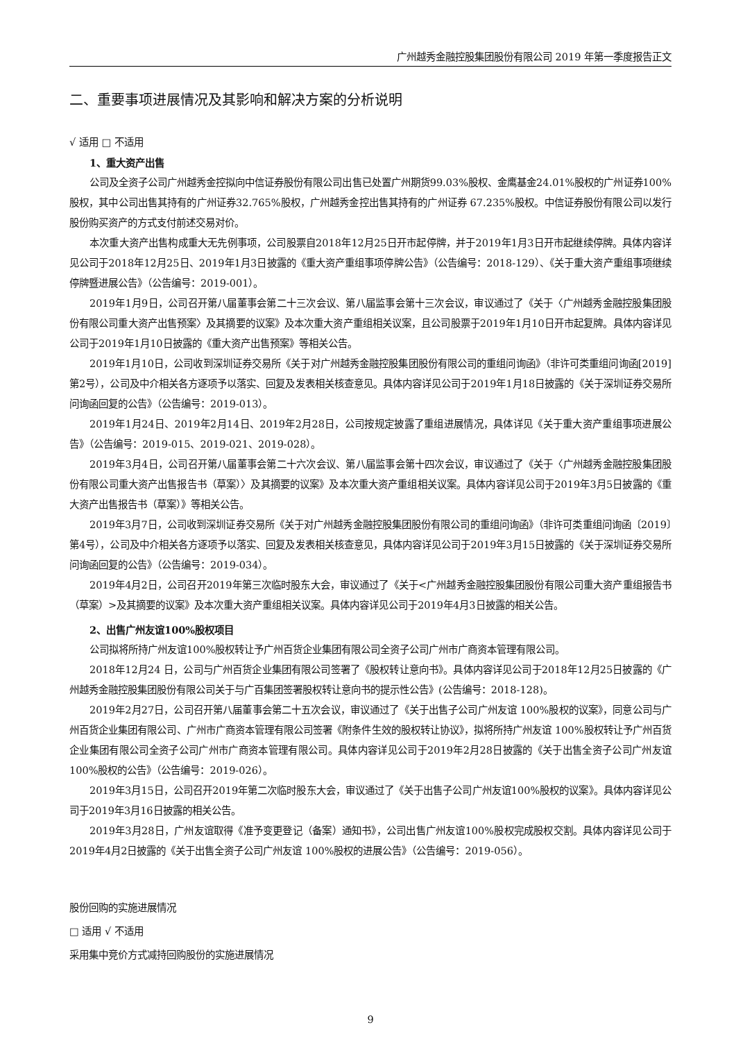广州越秀金融控股集团股份有限公司 2019 年第一季度报告正文
二、重要事项进展情况及其影响和解决方案的分析说明
√ 适用 □ 不适用
1、重大资产出售
公司及全资子公司广州越秀金控拟向中信证券股份有限公司出售已处置广州期货99.03%股权、金鹰基金24.01%股权的广州证券100%股权，其中公司出售其持有的广州证券32.765%股权，广州越秀金控出售其持有的广州证券 67.235%股权。中信证券股份有限公司以发行股份购买资产的方式支付前述交易对价。
本次重大资产出售构成重大无先例事项，公司股票自2018年12月25日开市起停牌，并于2019年1月3日开市起继续停牌。具体内容详见公司于2018年12月25日、2019年1月3日披露的《重大资产重组事项停牌公告》（公告编号：2018-129）、《关于重大资产重组事项继续停牌暨进展公告》（公告编号：2019-001）。
2019年1月9日，公司召开第八届董事会第二十三次会议、第八届监事会第十三次会议，审议通过了《关于〈广州越秀金融控股集团股份有限公司重大资产出售预案〉及其摘要的议案》及本次重大资产重组相关议案，且公司股票于2019年1月10日开市起复牌。具体内容详见公司于2019年1月10日披露的《重大资产出售预案》等相关公告。
2019年1月10日，公司收到深圳证券交易所《关于对广州越秀金融控股集团股份有限公司的重组问询函》（非许可类重组问询函[2019]第2号），公司及中介相关各方逐项予以落实、回复及发表相关核查意见。具体内容详见公司于2019年1月18日披露的《关于深圳证券交易所问询函回复的公告》（公告编号：2019-013）。
2019年1月24日、2019年2月14日、2019年2月28日，公司按规定披露了重组进展情况，具体详见《关于重大资产重组事项进展公告》（公告编号：2019-015、2019-021、2019-028）。
2019年3月4日，公司召开第八届董事会第二十六次会议、第八届监事会第十四次会议，审议通过了《关于〈广州越秀金融控股集团股份有限公司重大资产出售报告书（草案）〉及其摘要的议案》及本次重大资产重组相关议案。具体内容详见公司于2019年3月5日披露的《重大资产出售报告书（草案）》等相关公告。
2019年3月7日，公司收到深圳证券交易所《关于对广州越秀金融控股集团股份有限公司的重组问询函》（非许可类重组问询函〔2019〕第4号），公司及中介相关各方逐项予以落实、回复及发表相关核查意见，具体内容详见公司于2019年3月15日披露的《关于深圳证券交易所问询函回复的公告》（公告编号：2019-034）。
2019年4月2日，公司召开2019年第三次临时股东大会，审议通过了《关于<广州越秀金融控股集团股份有限公司重大资产重组报告书（草案）>及其摘要的议案》及本次重大资产重组相关议案。具体内容详见公司于2019年4月3日披露的相关公告。
2、出售广州友谊100%股权项目
公司拟将所持广州友谊100%股权转让予广州百货企业集团有限公司全资子公司广州市广商资本管理有限公司。
2018年12月24 日，公司与广州百货企业集团有限公司签署了《股权转让意向书》。具体内容详见公司于2018年12月25日披露的《广州越秀金融控股集团股份有限公司关于与广百集团签署股权转让意向书的提示性公告》(公告编号：2018-128)。
2019年2月27日，公司召开第八届董事会第二十五次会议，审议通过了《关于出售子公司广州友谊 100%股权的议案》，同意公司与广州百货企业集团有限公司、广州市广商资本管理有限公司签署《附条件生效的股权转让协议》，拟将所持广州友谊 100%股权转让予广州百货企业集团有限公司全资子公司广州市广商资本管理有限公司。具体内容详见公司于2019年2月28日披露的《关于出售全资子公司广州友谊100%股权的公告》（公告编号：2019-026）。
2019年3月15日，公司召开2019年第二次临时股东大会，审议通过了《关于出售子公司广州友谊100%股权的议案》。具体内容详见公司于2019年3月16日披露的相关公告。
2019年3月28日，广州友谊取得《准予变更登记（备案）通知书》，公司出售广州友谊100%股权完成股权交割。具体内容详见公司于2019年4月2日披露的《关于出售全资子公司广州友谊 100%股权的进展公告》（公告编号：2019-056）。
股份回购的实施进展情况
□ 适用 √ 不适用
采用集中竞价方式减持回购股份的实施进展情况
9